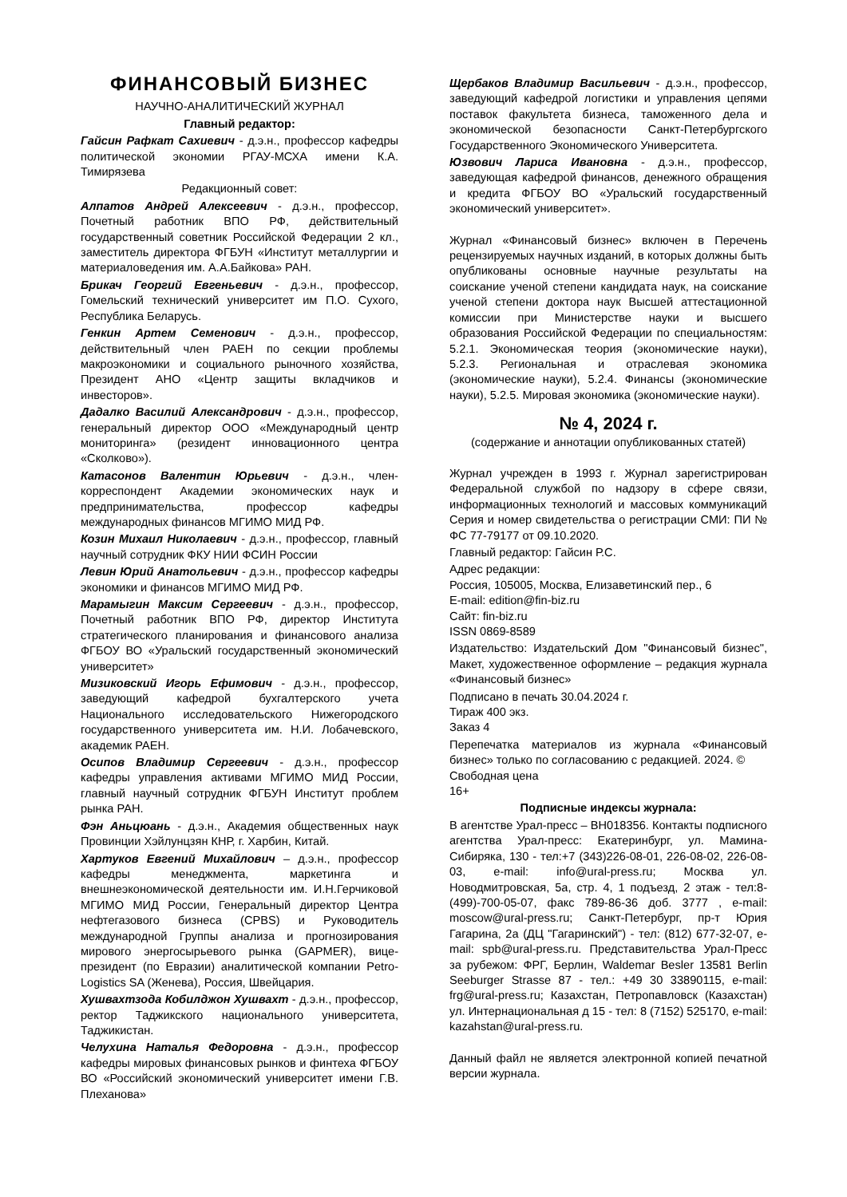ФИНАНСОВЫЙ БИЗНЕС
НАУЧНО-АНАЛИТИЧЕСКИЙ ЖУРНАЛ
Главный редактор:
Гайсин Рафкат Сахиевич - д.э.н., профессор кафедры политической экономии РГАУ-МСХА имени К.А. Тимирязева
Редакционный совет:
Алпатов Андрей Алексеевич - д.э.н., профессор, Почетный работник ВПО РФ, действительный государственный советник Российской Федерации 2 кл., заместитель директора ФГБУН «Институт металлургии и материаловедения им. А.А.Байкова» РАН.
Брикач Георгий Евгеньевич - д.э.н., профессор, Гомельский технический университет им П.О. Сухого, Республика Беларусь.
Генкин Артем Семенович - д.э.н., профессор, действительный член РАЕН по секции проблемы макроэкономики и социального рыночного хозяйства, Президент АНО «Центр защиты вкладчиков и инвесторов».
Дадалко Василий Александрович - д.э.н., профессор, генеральный директор ООО «Международный центр мониторинга» (резидент инновационного центра «Сколково»).
Катасонов Валентин Юрьевич - д.э.н., член-корреспондент Академии экономических наук и предпринимательства, профессор кафедры международных финансов МГИМО МИД РФ.
Козин Михаил Николаевич - д.э.н., профессор, главный научный сотрудник ФКУ НИИ ФСИН России
Левин Юрий Анатольевич - д.э.н., профессор кафедры экономики и финансов МГИМО МИД РФ.
Марамыгин Максим Сергеевич - д.э.н., профессор, Почетный работник ВПО РФ, директор Института стратегического планирования и финансового анализа ФГБОУ ВО «Уральский государственный экономический университет»
Мизиковский Игорь Ефимович - д.э.н., профессор, заведующий кафедрой бухгалтерского учета Национального исследовательского Нижегородского государственного университета им. Н.И. Лобачевского, академик РАЕН.
Осипов Владимир Сергеевич - д.э.н., профессор кафедры управления активами МГИМО МИД России, главный научный сотрудник ФГБУН Институт проблем рынка РАН.
Фэн Аньцюань - д.э.н., Академия общественных наук Провинции Хэйлунцзян КНР, г. Харбин, Китай.
Хартуков Евгений Михайлович – д.э.н., профессор кафедры менеджмента, маркетинга и внешнеэкономической деятельности им. И.Н.Герчиковой МГИМО МИД России, Генеральный директор Центра нефтегазового бизнеса (CPBS) и Руководитель международной Группы анализа и прогнозирования мирового энергосырьевого рынка (GAPMER), вице-президент (по Евразии) аналитической компании Petro-Logistics SA (Женева), Россия, Швейцария.
Хушвахтзода Кобилджон Хушвахт - д.э.н., профессор, ректор Таджикского национального университета, Таджикистан.
Челухина Наталья Федоровна - д.э.н., профессор кафедры мировых финансовых рынков и финтеха ФГБОУ ВО «Российский экономический университет имени Г.В. Плеханова»
Щербаков Владимир Васильевич - д.э.н., профессор, заведующий кафедрой логистики и управления цепями поставок факультета бизнеса, таможенного дела и экономической безопасности Санкт-Петербургского Государственного Экономического Университета.
Юзвович Лариса Ивановна - д.э.н., профессор, заведующая кафедрой финансов, денежного обращения и кредита ФГБОУ ВО «Уральский государственный экономический университет».
Журнал «Финансовый бизнес» включен в Перечень рецензируемых научных изданий, в которых должны быть опубликованы основные научные результаты на соискание ученой степени кандидата наук, на соискание ученой степени доктора наук Высшей аттестационной комиссии при Министерстве науки и высшего образования Российской Федерации по специальностям: 5.2.1. Экономическая теория (экономические науки), 5.2.3. Региональная и отраслевая экономика (экономические науки), 5.2.4. Финансы (экономические науки), 5.2.5. Мировая экономика (экономические науки).
№ 4, 2024 г.
(содержание и аннотации опубликованных статей)
Журнал учрежден в 1993 г. Журнал зарегистрирован Федеральной службой по надзору в сфере связи, информационных технологий и массовых коммуникаций Серия и номер свидетельства о регистрации СМИ: ПИ № ФС 77-79177 от 09.10.2020.
Главный редактор: Гайсин Р.С.
Адрес редакции:
Россия, 105005, Москва, Елизаветинский пер., 6
E-mail: edition@fin-biz.ru
Сайт: fin-biz.ru
ISSN 0869-8589
Издательство: Издательский Дом "Финансовый бизнес", Макет, художественное оформление – редакция журнала «Финансовый бизнес»
Подписано в печать 30.04.2024 г.
Тираж 400 экз.
Заказ 4
Перепечатка материалов из журнала «Финансовый бизнес» только по согласованию с редакцией. 2024. ©
Свободная цена
16+
Подписные индексы журнала:
В агентстве Урал-пресс – ВН018356. Контакты подписного агентства Урал-пресс: Екатеринбург, ул. Мамина-Сибиряка, 130 - тел:+7 (343)226-08-01, 226-08-02, 226-08-03, e-mail: info@ural-press.ru; Москва ул. Новодмитровская, 5а, стр. 4, 1 подъезд, 2 этаж - тел:8-(499)-700-05-07, факс 789-86-36 доб. 3777 , e-mail: moscow@ural-press.ru; Санкт-Петербург, пр-т Юрия Гагарина, 2а (ДЦ "Гагаринский") - тел: (812) 677-32-07, e-mail: spb@ural-press.ru. Представительства Урал-Пресс за рубежом: ФРГ, Берлин, Waldemar Besler 13581 Berlin Seeburger Strasse 87 - тел.: +49 30 33890115, e-mail: frg@ural-press.ru; Казахстан, Петропавловск (Казахстан) ул. Интернациональная д 15 - тел: 8 (7152) 525170, e-mail: kazahstan@ural-press.ru.
Данный файл не является электронной копией печатной версии журнала.